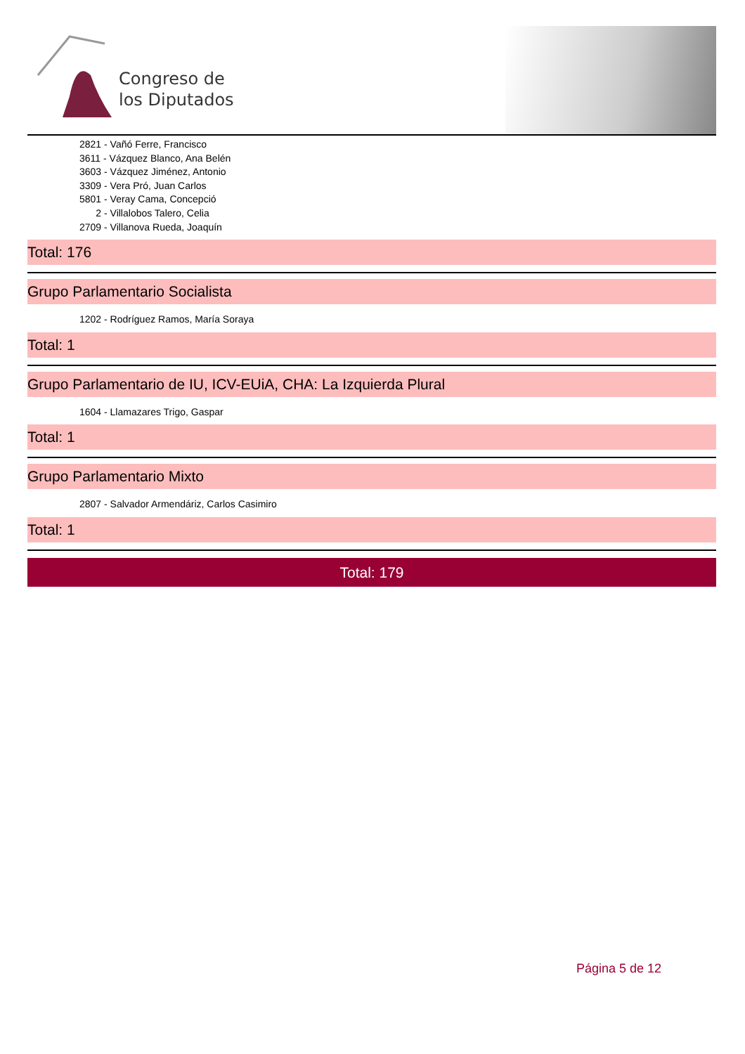Congreso de
los Diputados
2821 - Vañó Ferre, Francisco
3611 - Vázquez Blanco, Ana Belén
3603 - Vázquez Jiménez, Antonio
3309 - Vera Pró, Juan Carlos
5801 - Veray Cama, Concepció
2 - Villalobos Talero, Celia
2709 - Villanova Rueda, Joaquín
Total: 176
Grupo Parlamentario Socialista
1202 - Rodríguez Ramos, María Soraya
Total: 1
Grupo Parlamentario de IU, ICV-EUiA, CHA: La Izquierda Plural
1604 - Llamazares Trigo, Gaspar
Total: 1
Grupo Parlamentario Mixto
2807 - Salvador Armendáriz, Carlos Casimiro
Total: 1
Total: 179
Página 5 de 12